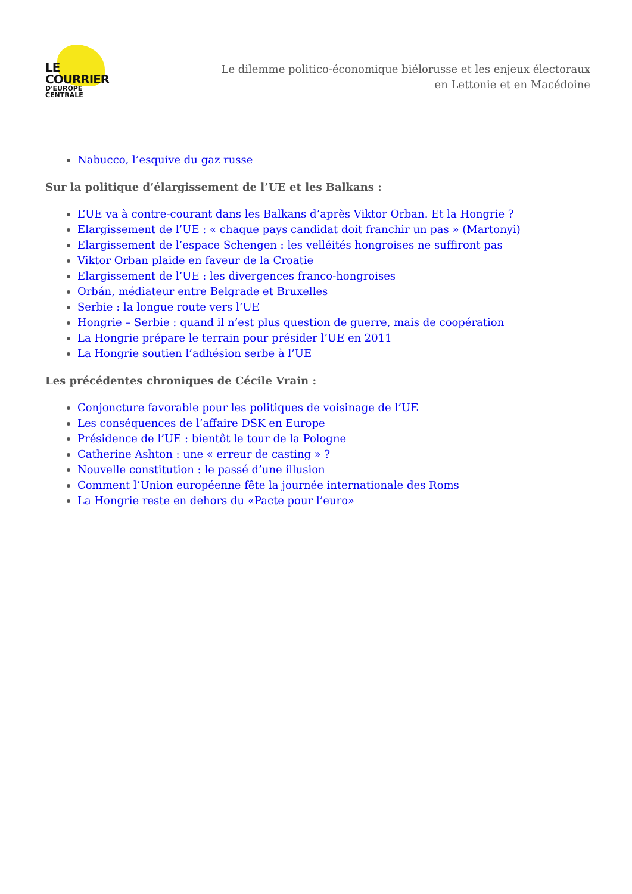LE COURRIER
D'EUROPE CENTRALE
Le dilemme politico-économique biélorusse et les enjeux électoraux en Lettonie et en Macédoine
Nabucco, l’esquive du gaz russe
Sur la politique d’élargissement de l’UE et les Balkans :
L’UE va à contre-courant dans les Balkans d’après Viktor Orban. Et la Hongrie ?
Elargissement de l’UE : « chaque pays candidat doit franchir un pas » (Martonyi)
Elargissement de l’espace Schengen : les velléités hongroises ne suffiront pas
Viktor Orban plaide en faveur de la Croatie
Elargissement de l’UE : les divergences franco-hongroises
Orbán, médiateur entre Belgrade et Bruxelles
Serbie : la longue route vers l’UE
Hongrie – Serbie : quand il n’est plus question de guerre, mais de coopération
La Hongrie prépare le terrain pour présider l’UE en 2011
La Hongrie soutien l’adhésion serbe à l’UE
Les précédentes chroniques de Cécile Vrain :
Conjoncture favorable pour les politiques de voisinage de l’UE
Les conséquences de l’affaire DSK en Europe
Présidence de l’UE : bientôt le tour de la Pologne
Catherine Ashton : une « erreur de casting » ?
Nouvelle constitution : le passé d’une illusion
Comment l’Union européenne fête la journée internationale des Roms
La Hongrie reste en dehors du «Pacte pour l’euro»